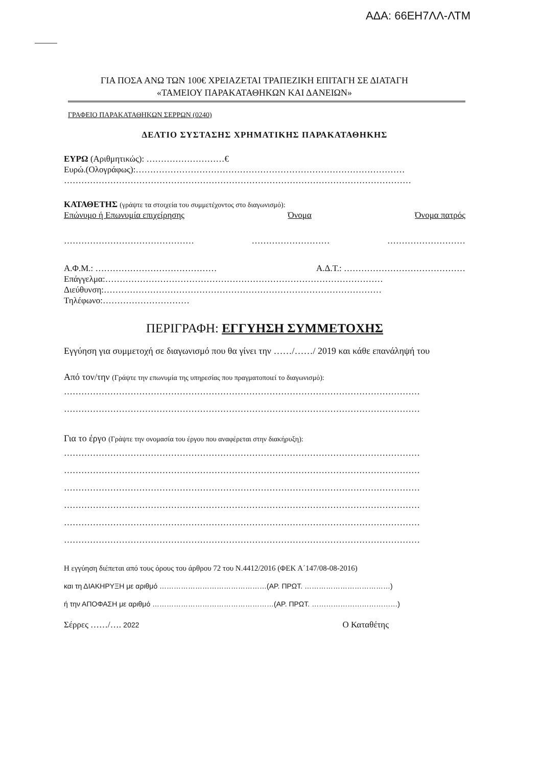ΑΔΑ: 66ΕΗ7ΛΛ-ΛΤΜ
ΓΙΑ ΠΟΣΑ ΑΝΩ ΤΩΝ 100€ ΧΡΕΙΑΖΕΤΑΙ ΤΡΑΠΕΖΙΚΗ ΕΠΙΤΑΓΗ ΣΕ ΔΙΑΤΑΓΗ
«ΤΑΜΕΙΟΥ ΠΑΡΑΚΑΤΑΘΗΚΩΝ ΚΑΙ ΔΑΝΕΙΩΝ»
ΓΡΑΦΕΙΟ ΠΑΡΑΚΑΤΑΘΗΚΩΝ ΣΕΡΡΩΝ (0240)
ΔΕΛΤΙΟ ΣΥΣΤΑΣΗΣ ΧΡΗΜΑΤΙΚΗΣ ΠΑΡΑΚΑΤΑΘΗΚΗΣ
ΕΥΡΩ (Αριθμητικώς): ………………………€
Ευρώ.(Ολογράφως):…………………………………………………………………………………
…………………………………………………………………………………………………………
ΚΑΤΑΘΕΤΗΣ (γράψτε τα στοιχεία του συμμετέχοντος στο διαγωνισμό):
Επώνυμο ή Επωνυμία επιχείρησης Όνομα Όνομα πατρός
……………………………………… ……………………… ………………………
Α.Φ.Μ.: …………………………………… Α.Δ.Τ.: ……………………………………
Επάγγελμα:……………………………………………………………………………………
Διεύθυνση:……………………………………………………………………………………
Τηλέφωνο:…………………………
ΠΕΡΙΓΡΑΦΗ: ΕΓΓΥΗΣΗ ΣΥΜΜΕΤΟΧΗΣ
Εγγύηση για συμμετοχή σε διαγωνισμό που θα γίνει την ……/……/ 2019 και κάθε επανάληψή του
Από τον/την (Γράψτε την επωνυμία της υπηρεσίας που πραγματοποιεί το διαγωνισμό):
……………………………………………………………………………………………………………
……………………………………………………………………………………………………………
Για το έργο (Γράψτε την ονομασία του έργου που αναφέρεται στην διακήρυξη):
……………………………………………………………………………………………………………
……………………………………………………………………………………………………………
……………………………………………………………………………………………………………
……………………………………………………………………………………………………………
……………………………………………………………………………………………………………
……………………………………………………………………………………………………………
Η εγγύηση διέπεται από τους όρους του άρθρου 72 του Ν.4412/2016 (ΦΕΚ Α΄147/08-08-2016)
και τη ΔΙΑΚΗΡΥΞΗ με αριθμό ………………………………………(ΑΡ. ΠΡΩΤ. ………………………………)
ή την ΑΠΟΦΑΣΗ με αριθμό ……………………………………………(ΑΡ. ΠΡΩΤ. ………………………………)
Σέρρες ……/…. 2022 Ο Καταθέτης